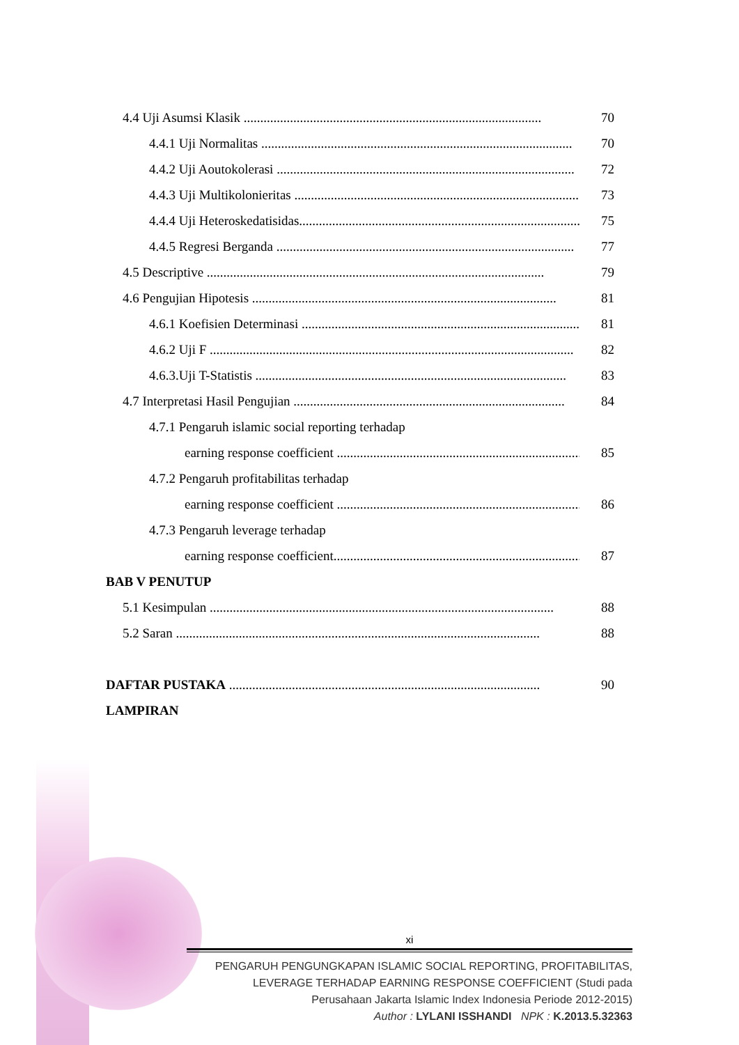4.4 Uji Asumsi Klasik .......................................................................................... 70
4.4.1 Uji Normalitas .............................................................................................. 70
4.4.2 Uji Aoutokolerasi .......................................................................................... 72
4.4.3 Uji Multikolonieritas ...................................................................................... 73
4.4.4 Uji Heteroskedatisidas...................................................................................... 75
4.4.5 Regresi Berganda .......................................................................................... 77
4.5 Descriptive ...................................................................................................... 79
4.6 Pengujian Hipotesis ............................................................................................ 81
4.6.1 Koefisien Determinasi ...................................................................................... 81
4.6.2 Uji F .............................................................................................................. 82
4.6.3.Uji T-Statistis .............................................................................................. 83
4.7 Interpretasi Hasil Pengujian .................................................................................. 84
4.7.1 Pengaruh islamic social reporting terhadap
earning response coefficient .............................................................................. 85
4.7.2 Pengaruh profitabilitas terhadap
earning response coefficient .............................................................................. 86
4.7.3 Pengaruh leverage terhadap
earning response coefficient.............................................................................. 87
BAB V PENUTUP
5.1 Kesimpulan ........................................................................................................ 88
5.2 Saran .............................................................................................................. 88
DAFTAR PUSTAKA .............................................................................................. 90
LAMPIRAN
xi
PENGARUH PENGUNGKAPAN ISLAMIC SOCIAL REPORTING, PROFITABILITAS,
LEVERAGE TERHADAP EARNING RESPONSE COEFFICIENT (Studi pada
Perusahaan Jakarta Islamic Index Indonesia Periode 2012-2015)
Author : LYLANI ISSHANDI NPK : K.2013.5.32363